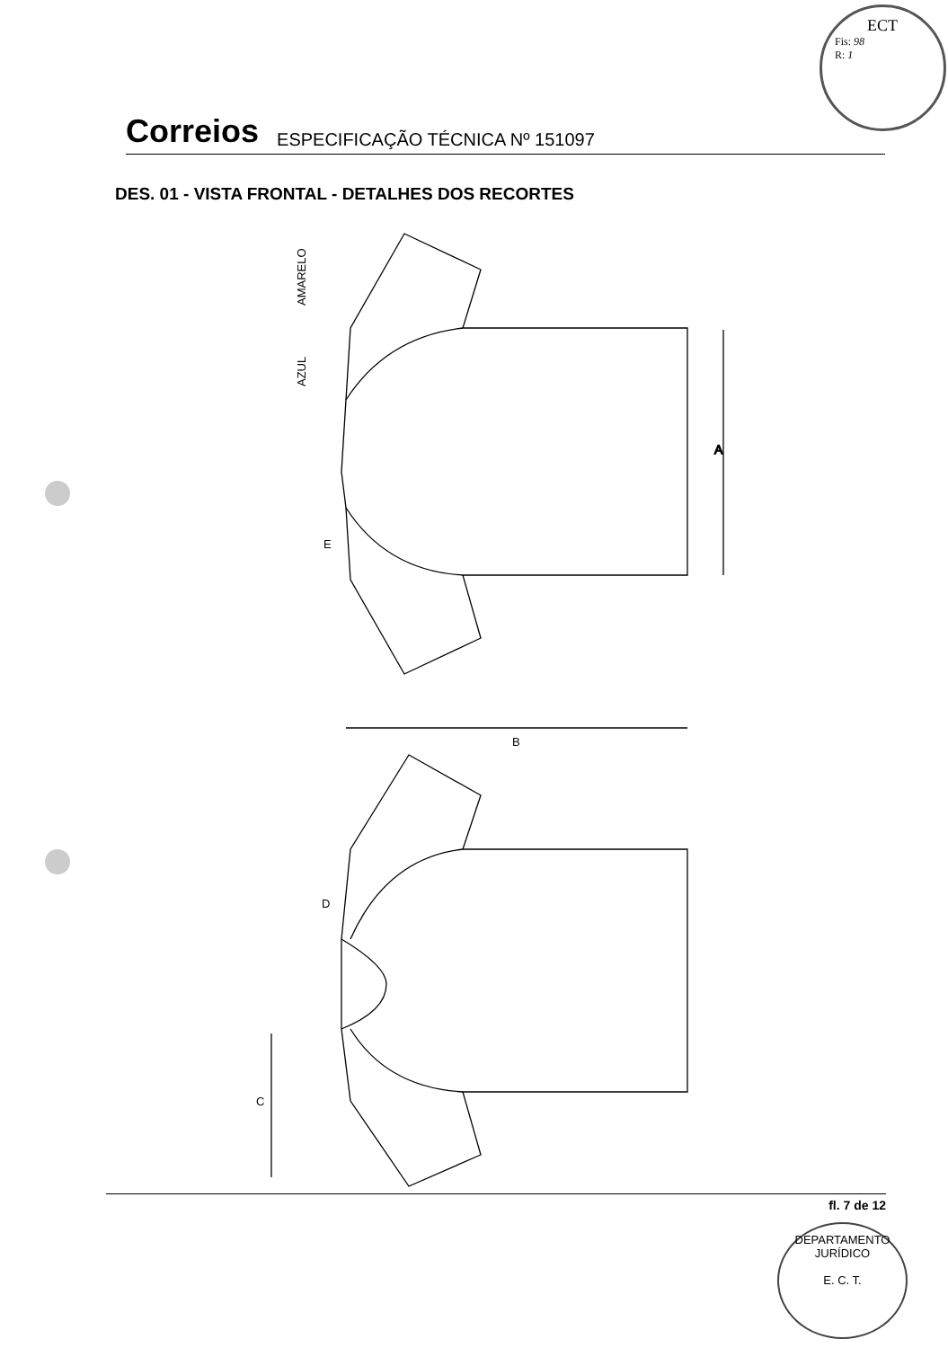ECT
Fis: 98
R: 1
Correios ESPECIFICAÇÃO TÉCNICA Nº 151097
DES. 01 - VISTA FRONTAL - DETALHES DOS RECORTES
A
AMARELO
AZUL
E
B
C
D
fl. 7 de 12
DEPARTAMENTO JURÍDICO
E. C. T.